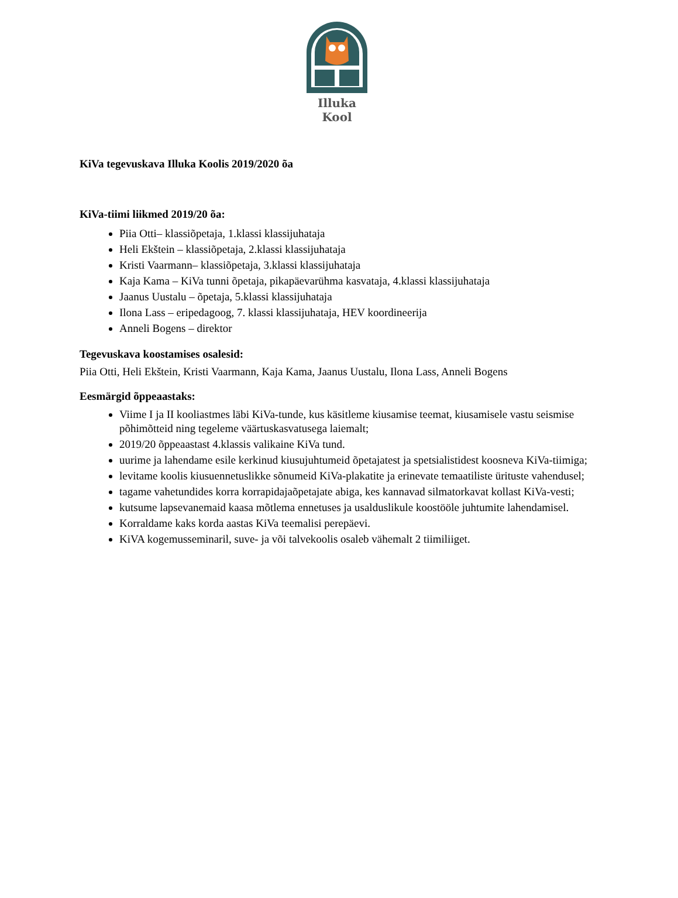Illuka
Kool
KiVa tegevuskava Illuka Koolis 2019/2020 õa
KiVa-tiimi liikmed 2019/20 õa:
Piia Otti– klassiõpetaja, 1.klassi klassijuhataja
Heli Ekštein – klassiõpetaja, 2.klassi klassijuhataja
Kristi Vaarmann– klassiõpetaja, 3.klassi klassijuhataja
Kaja Kama – KiVa tunni õpetaja, pikapäevarühma kasvataja, 4.klassi klassijuhataja
Jaanus Uustalu – õpetaja, 5.klassi klassijuhataja
Ilona Lass – eripedagoog, 7. klassi klassijuhataja, HEV koordineerija
Anneli Bogens – direktor
Tegevuskava koostamises osalesid:
Piia Otti, Heli Ekštein, Kristi Vaarmann, Kaja Kama, Jaanus Uustalu, Ilona Lass, Anneli Bogens
Eesmärgid õppeaastaks:
Viime I ja II kooliastmes läbi KiVa-tunde, kus käsitleme kiusamise teemat, kiusamisele vastu seismise põhimõtteid ning tegeleme väärtuskasvatusega laiemalt;
2019/20 õppeaastast 4.klassis valikaine KiVa tund.
uurime ja lahendame esile kerkinud kiusujuhtumeid õpetajatest ja spetsialistidest koosneva KiVa-tiimiga;
levitame koolis kiusuennetuslikke sõnumeid KiVa-plakatite ja erinevate temaatiliste ürituste vahendusel;
tagame vahetundides korra korrapidajaõpetajate abiga, kes kannavad silmatorkavat kollast KiVa-vesti;
kutsume lapsevanemaid kaasa mõtlema ennetuses ja usalduslikule koostööle juhtumite lahendamisel.
Korraldame kaks korda aastas KiVa teemalisi perepäevi.
KiVA kogemusseminaril, suve- ja või talvekoolis osaleb vähemalt 2 tiimiliiget.